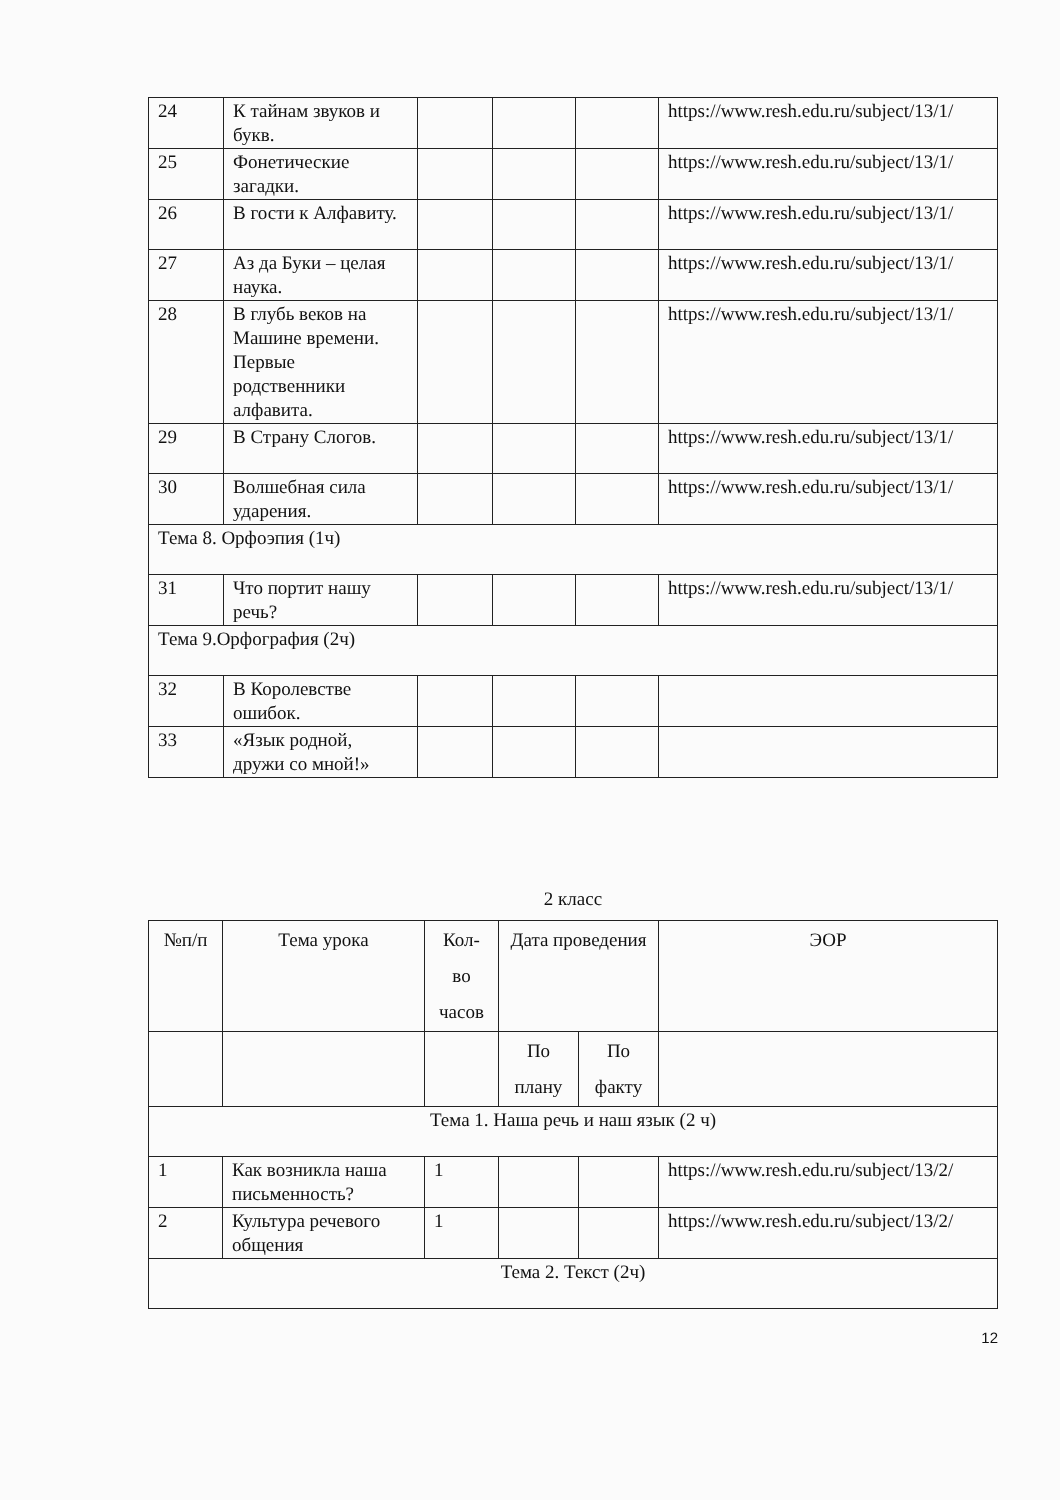| 24 | К тайнам звуков и букв. | | | | https://www.resh.edu.ru/subject/13/1/ |
| 25 | Фонетические загадки. | | | | https://www.resh.edu.ru/subject/13/1/ |
| 26 | В гости к Алфавиту. | | | | https://www.resh.edu.ru/subject/13/1/ |
| 27 | Аз да Буки – целая наука. | | | | https://www.resh.edu.ru/subject/13/1/ |
| 28 | В глубь веков на Машине времени. Первые родственники алфавита. | | | | https://www.resh.edu.ru/subject/13/1/ |
| 29 | В Страну Слогов. | | | | https://www.resh.edu.ru/subject/13/1/ |
| 30 | Волшебная сила ударения. | | | | https://www.resh.edu.ru/subject/13/1/ |
| Тема 8. Орфоэпия (1ч) | | | | | |
| 31 | Что портит нашу речь? | | | | https://www.resh.edu.ru/subject/13/1/ |
| Тема 9.Орфография (2ч) | | | | | |
| 32 | В Королевстве ошибок. | | | | |
| 33 | «Язык родной, дружи со мной!» | | | | |
2 класс
| №п/п | Тема урока | Кол-во часов | Дата проведения | | ЭОР |
| --- | --- | --- | --- | --- | --- |
| | | | По плану | По факту | |
| Тема 1. Наша речь и наш язык (2 ч) | | | | | |
| 1 | Как возникла наша письменность? | 1 | | | https://www.resh.edu.ru/subject/13/2/ |
| 2 | Культура речевого общения | 1 | | | https://www.resh.edu.ru/subject/13/2/ |
| Тема 2. Текст (2ч) | | | | | |
12